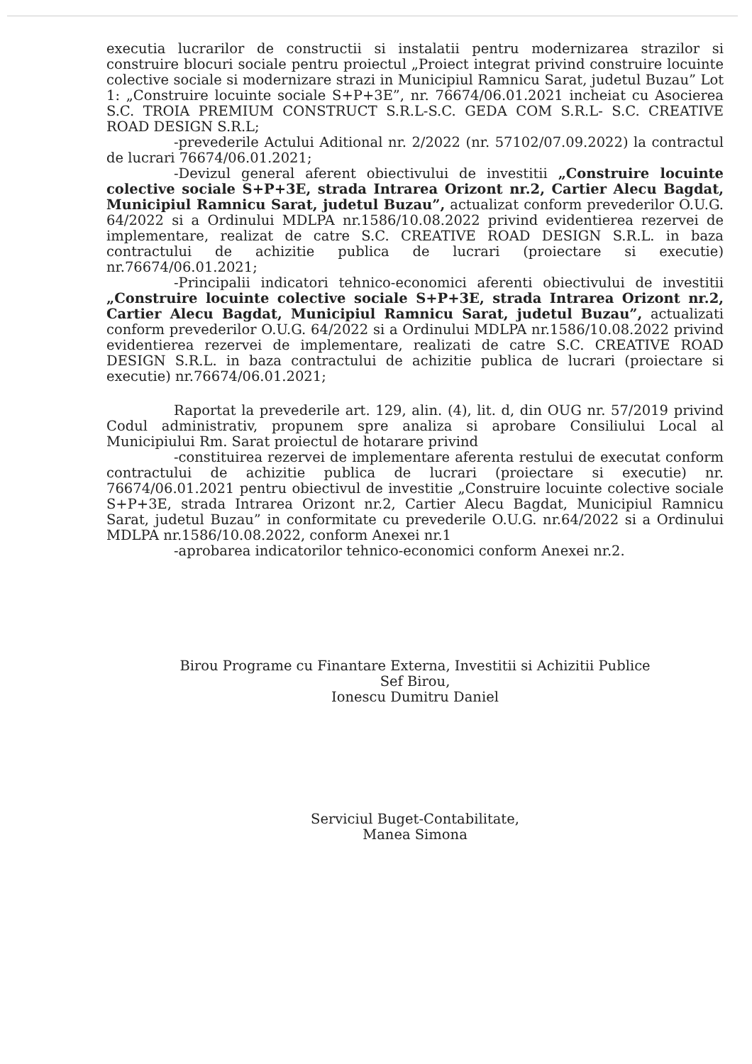executia lucrarilor de constructii si instalatii pentru modernizarea strazilor si construire blocuri sociale pentru proiectul „Proiect integrat privind construire locuinte colective sociale si modernizare strazi in Municipiul Ramnicu Sarat, judetul Buzau” Lot 1: „Construire locuinte sociale S+P+3E”, nr. 76674/06.01.2021 incheiat cu Asocierea S.C. TROIA PREMIUM CONSTRUCT S.R.L-S.C. GEDA COM S.R.L- S.C. CREATIVE ROAD DESIGN S.R.L;
-prevederile Actului Aditional nr. 2/2022 (nr. 57102/07.09.2022) la contractul de lucrari 76674/06.01.2021;
-Devizul general aferent obiectivului de investitii „Construire locuinte colective sociale S+P+3E, strada Intrarea Orizont nr.2, Cartier Alecu Bagdat, Municipiul Ramnicu Sarat, judetul Buzau”, actualizat conform prevederilor O.U.G. 64/2022 si a Ordinului MDLPA nr.1586/10.08.2022 privind evidentierea rezervei de implementare, realizat de catre S.C. CREATIVE ROAD DESIGN S.R.L. in baza contractului de achizitie publica de lucrari (proiectare si executie) nr.76674/06.01.2021;
-Principalii indicatori tehnico-economici aferenti obiectivului de investitii „Construire locuinte colective sociale S+P+3E, strada Intrarea Orizont nr.2, Cartier Alecu Bagdat, Municipiul Ramnicu Sarat, judetul Buzau”, actualizati conform prevederilor O.U.G. 64/2022 si a Ordinului MDLPA nr.1586/10.08.2022 privind evidentierea rezervei de implementare, realizati de catre S.C. CREATIVE ROAD DESIGN S.R.L. in baza contractului de achizitie publica de lucrari (proiectare si executie) nr.76674/06.01.2021;
Raportat la prevederile art. 129, alin. (4), lit. d, din OUG nr. 57/2019 privind Codul administrativ, propunem spre analiza si aprobare Consiliului Local al Municipiului Rm. Sarat proiectul de hotarare privind
-constituirea rezervei de implementare aferenta restului de executat conform contractului de achizitie publica de lucrari (proiectare si executie) nr. 76674/06.01.2021 pentru obiectivul de investitie „Construire locuinte colective sociale S+P+3E, strada Intrarea Orizont nr.2, Cartier Alecu Bagdat, Municipiul Ramnicu Sarat, judetul Buzau” in conformitate cu prevederile O.U.G. nr.64/2022 si a Ordinului MDLPA nr.1586/10.08.2022, conform Anexei nr.1
-aprobarea indicatorilor tehnico-economici conform Anexei nr.2.
Birou Programe cu Finantare Externa, Investitii si Achizitii Publice
Sef Birou,
Ionescu Dumitru Daniel
Serviciul Buget-Contabilitate,
Manea Simona